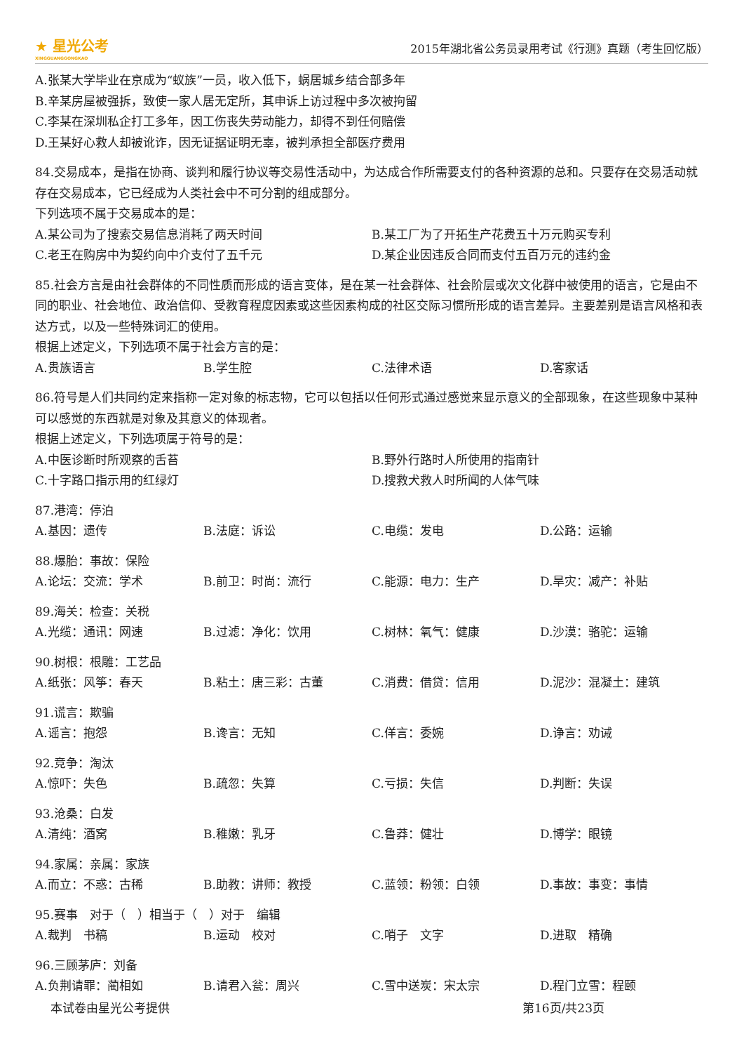★ 星光公考
XINGGUANGGONGKAO
2015年湖北省公务员录用考试《行测》真题（考生回忆版）
A.张某大学毕业在京成为“蚁族”一员，收入低下，蜗居城乡结合部多年
B.辛某房屋被强拆，致使一家人居无定所，其申诉上访过程中多次被拘留
C.李某在深圳私企打工多年，因工伤丧失劳动能力，却得不到任何赔偿
D.王某好心救人却被讹诈，因无证据证明无辜，被判承担全部医疗费用
84.交易成本，是指在协商、谈判和履行协议等交易性活动中，为达成合作所需要支付的各种资源的总和。只要存在交易活动就存在交易成本，它已经成为人类社会中不可分割的组成部分。
下列选项不属于交易成本的是：
A.某公司为了搜索交易信息消耗了两天时间 B.某工厂为了开拓生产花费五十万元购买专利 C.老王在购房中为契约向中介支付了五千元 D.某企业因违反合同而支付五百万元的违约金
85.社会方言是由社会群体的不同性质而形成的语言变体，是在某一社会群体、社会阶层或次文化群中被使用的语言，它是由不同的职业、社会地位、政治信仰、受教育程度因素或这些因素构成的社区交际习惯所形成的语言差异。主要差别是语言风格和表达方式，以及一些特殊词汇的使用。
根据上述定义，下列选项不属于社会方言的是：
A.贵族语言 B.学生腔 C.法律术语 D.客家话
86.符号是人们共同约定来指称一定对象的标志物，它可以包括以任何形式通过感觉来显示意义的全部现象，在这些现象中某种可以感觉的东西就是对象及其意义的体现者。
根据上述定义，下列选项属于符号的是：
A.中医诊断时所观察的舌苔 B.野外行路时人所使用的指南针 C.十字路口指示用的红绿灯 D.搜救犬救人时所闻的人体气味
87.港湾：停泊
A.基因：遗传 B.法庭：诉讼 C.电缆：发电 D.公路：运输
88.爆胎：事故：保险
A.论坛：交流：学术 B.前卫：时尚：流行 C.能源：电力：生产 D.旱灾：减产：补贴
89.海关：检查：关税
A.光缆：通讯：网速 B.过滤：净化：饮用 C.树林：氧气：健康 D.沙漠：骆驼：运输
90.树根：根雕：工艺品
A.纸张：风筝：春天 B.粘土：唐三彩：古董 C.消费：借贷：信用 D.泥沙：混凝土：建筑
91.谎言：欺骗
A.谣言：抱怨 B.谗言：无知 C.佯言：委婉 D.诤言：劝诫
92.竞争：淘汰
A.惊吓：失色 B.疏忽：失算 C.亏损：失信 D.判断：失误
93.沧桑：白发
A.清纯：酒窝 B.稚嫩：乳牙 C.鲁莽：健壮 D.博学：眼镜
94.家属：亲属：家族
A.而立：不惑：古稀 B.助教：讲师：教授 C.蓝领：粉领：白领 D.事故：事变：事情
95.赛事　对于（　）相当于（　）对于　编辑
A.裁判　书稿 B.运动　校对 C.哨子　文字 D.进取　精确
96.三顾茅庐：刘备
A.负荆请罪：蔺相如 B.请君入瓮：周兴 C.雪中送炭：宋太宗 D.程门立雪：程颐
本试卷由星光公考提供 第16页/共23页